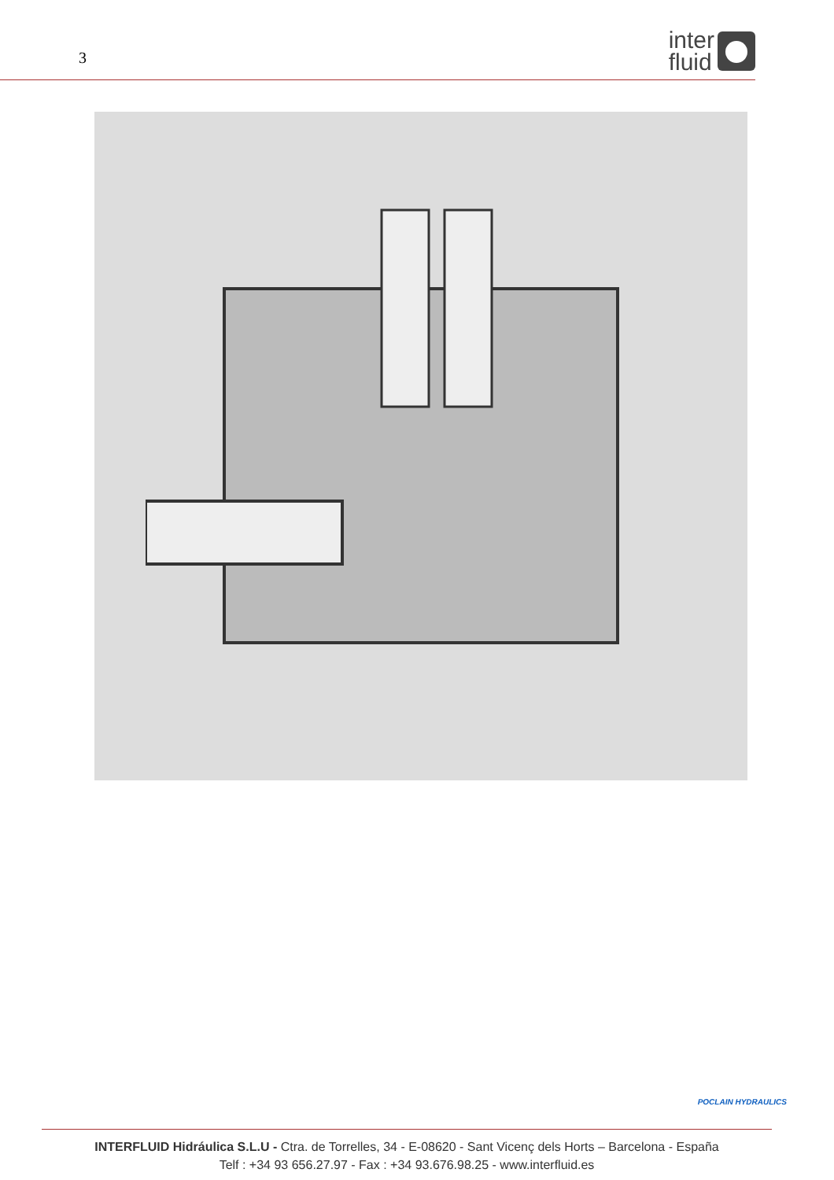3
inter
fluid
POCLAIN HYDRAULICS
INTERFLUID Hidráulica S.L.U - Ctra. de Torrelles, 34 - E-08620 - Sant Vicenç dels Horts – Barcelona - España
Telf : +34 93 656.27.97 - Fax : +34 93.676.98.25 - www.interfluid.es